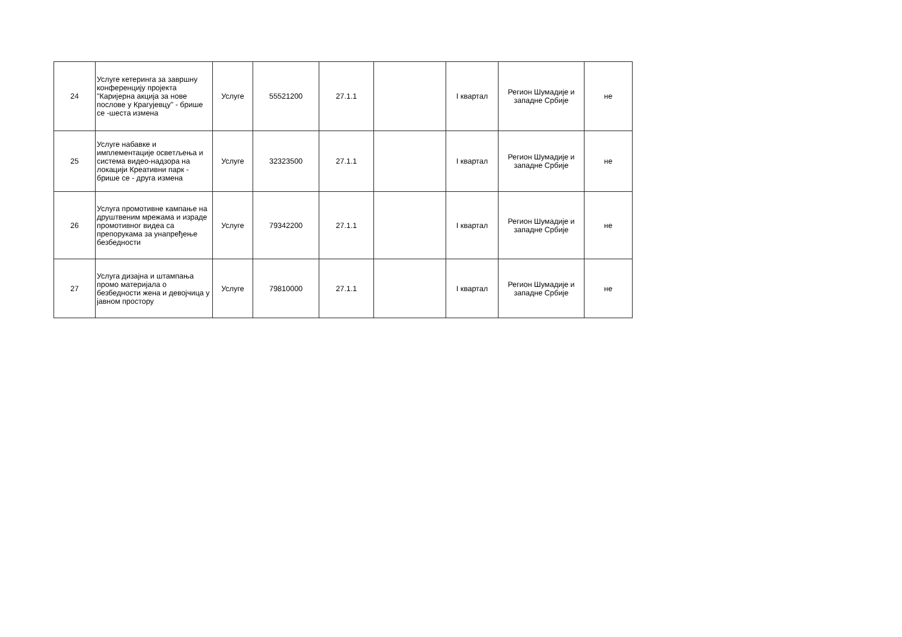| 24 | Услуге кетеринга за завршну конференцију пројекта "Каријерна акција за нове послове у Крагујевцу" - брише се -шеста измена | Услуге | 55521200 | 27.1.1 | | I квартал | Регион Шумадије и западне Србије | не |
| 25 | Услуге набавке и имплементације осветљења и система видео-надзора на локацији Креативни парк - брише се - друга измена | Услуге | 32323500 | 27.1.1 | | I квартал | Регион Шумадије и западне Србије | не |
| 26 | Услуга промотивне кампање на друштвеним мрежама и израде промотивног видеа са препорукама за унапређење безбедности | Услуге | 79342200 | 27.1.1 | | I квартал | Регион Шумадије и западне Србије | не |
| 27 | Услуга дизајна и штампања промо материјала о безбедности жена и девојчица у јавном простору | Услуге | 79810000 | 27.1.1 | | I квартал | Регион Шумадије и западне Србије | не |